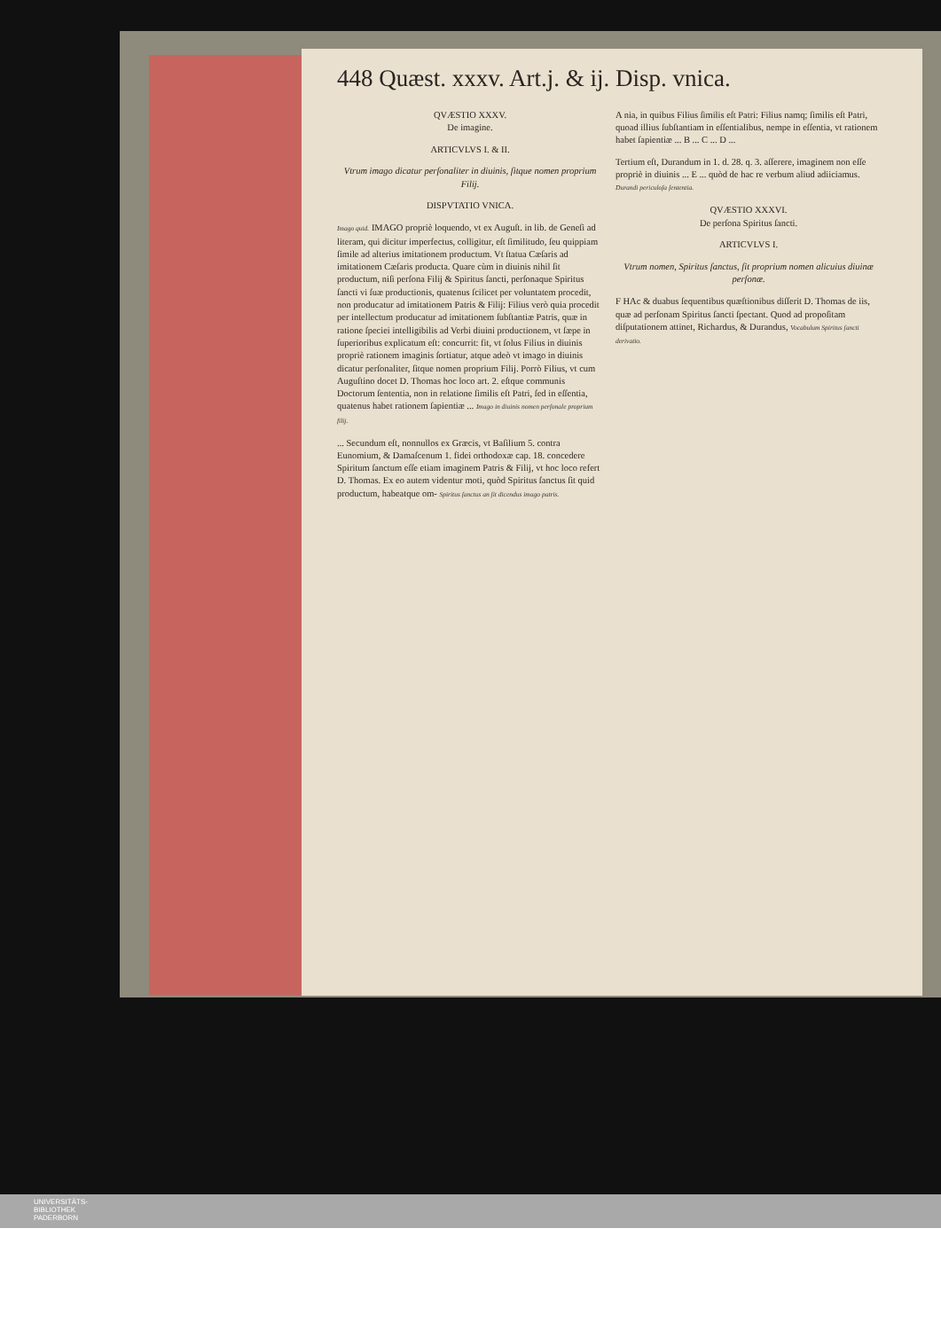448 Quæst. xxxv. Art.j. & ij. Disp. vnica.
QVÆSTIO XXXV.
De imagine.
ARTICVLVS I. & II.
Vtrum imago dicatur perſonaliter in diuinis, ſitque nomen proprium Filij.
DISPVTATIO VNICA.
Imago quid. IMAGO propriè loquendo, vt ex Auguſt. in lib. de Geneſi ad literam, qui dicitur imperfectus, colligitur, eſt ſimilitudo, ſeu quippiam ſimile ad alterius imitationem productum. Vt ſtatua Cæſaris ad imitationem Cæſaris producta. Quare cùm in diuinis nihil ſit productum, niſi perſona Filij & Spiritus ſancti, perſonaque Spiritus ſancti vi ſuæ productionis, quatenus ſcilicet per voluntatem procedit, non producatur ad imitationem Patris & Filij: Filius verò quia procedit per intellectum producatur ad imitationem ſubſtantiæ Patris, quæ in ratione ſpeciei intelligibilis ad Verbi diuini productionem, vt ſæpe in ſuperioribus explicatum eſt: concurrit: fit, vt ſolus Filius in diuinis propriè rationem imaginis ſortiatur, atque adeò vt imago in diuinis dicatur perſonaliter, ſitque nomen proprium Filij. Porrò Filius, vt cum Auguſtino docet D. Thomas hoc loco art. 2. eſtque communis Doctorum ſententia, non in relatione ſimilis eſt Patri, ſed in eſſentia, quatenus habet rationem ſapientiæ ... Imago in diuinis nomen perſonale proprium filij.
... Secundum eſt, nonnullos ex Græcis, vt Baſilium 5. contra Eunomium, & Damaſcenum 1. fidei orthodoxæ cap. 18. concedere Spiritum ſanctum eſſe etiam imaginem Patris & Filij, vt hoc loco refert D. Thomas. Ex eo autem videntur moti, quòd Spiritus ſanctus ſit quid productum, habeatque om- Spiritus ſanctus an ſit dicendus imago patris.
A nia, in quibus Filius ſimilis eſt Patri: Filius namq; ſimilis eſt Patri, quoad illius ſubſtantiam in eſſentialibus, nempe in eſſentia, vt rationem habet ſapientiæ ... B ... C ... D ...
Tertium eſt, Durandum in 1. d. 28. q. 3. aſſerere, imaginem non eſſe propriè in diuinis ... E ... quòd de hac re verbum aliud adiiciamus. Durandi periculoſa ſententia.
QVÆSTIO XXXVI.
De perſona Spiritus ſancti.
ARTICVLVS I.
Vtrum nomen, Spiritus ſanctus, ſit proprium nomen alicuius diuinæ perſonæ.
F HAc & duabus ſequentibus quæſtionibus diſſerit D. Thomas de iis, quæ ad perſonam Spiritus ſancti ſpectant. Quod ad propoſitam diſputationem attinet, Richardus, & Durandus, Vocabulum Spiritus ſancti derivatio.
UNIVERSITÄTS-
BIBLIOTHEK
PADERBORN